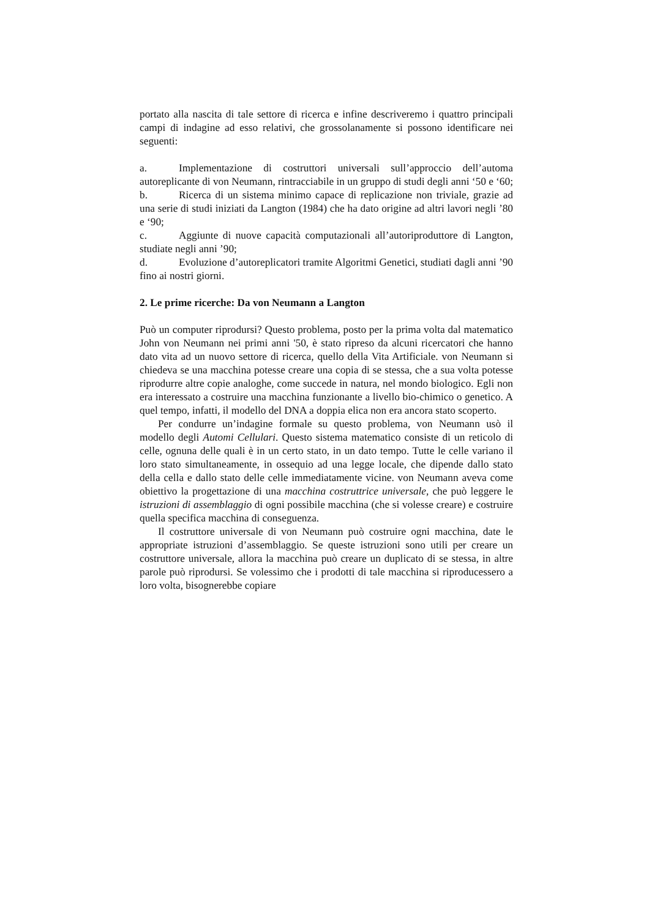portato alla nascita di tale settore di ricerca e infine descriveremo i quattro principali campi di indagine ad esso relativi, che grossolanamente si possono identificare nei seguenti:
a. Implementazione di costruttori universali sull’approccio dell’automa autoreplicante di von Neumann, rintracciabile in un gruppo di studi degli anni ‘50 e ‘60;
b. Ricerca di un sistema minimo capace di replicazione non triviale, grazie ad una serie di studi iniziati da Langton (1984) che ha dato origine ad altri lavori negli ’80 e ‘90;
c. Aggiunte di nuove capacità computazionali all’autoriproduttore di Langton, studiate negli anni ’90;
d. Evoluzione d’autoreplicatori tramite Algoritmi Genetici, studiati dagli anni ’90 fino ai nostri giorni.
2. Le prime ricerche: Da von Neumann a Langton
Può un computer riprodursi? Questo problema, posto per la prima volta dal matematico John von Neumann nei primi anni '50, è stato ripreso da alcuni ricercatori che hanno dato vita ad un nuovo settore di ricerca, quello della Vita Artificiale. von Neumann si chiedeva se una macchina potesse creare una copia di se stessa, che a sua volta potesse riprodurre altre copie analoghe, come succede in natura, nel mondo biologico. Egli non era interessato a costruire una macchina funzionante a livello bio-chimico o genetico. A quel tempo, infatti, il modello del DNA a doppia elica non era ancora stato scoperto.
Per condurre un’indagine formale su questo problema, von Neumann usò il modello degli Automi Cellulari. Questo sistema matematico consiste di un reticolo di celle, ognuna delle quali è in un certo stato, in un dato tempo. Tutte le celle variano il loro stato simultaneamente, in ossequio ad una legge locale, che dipende dallo stato della cella e dallo stato delle celle immediatamente vicine. von Neumann aveva come obiettivo la progettazione di una macchina costruttrice universale, che può leggere le istruzioni di assemblaggio di ogni possibile macchina (che si volesse creare) e costruire quella specifica macchina di conseguenza.
Il costruttore universale di von Neumann può costruire ogni macchina, date le appropriate istruzioni d’assemblaggio. Se queste istruzioni sono utili per creare un costruttore universale, allora la macchina può creare un duplicato di se stessa, in altre parole può riprodursi. Se volessimo che i prodotti di tale macchina si riproducessero a loro volta, bisognerebbe copiare